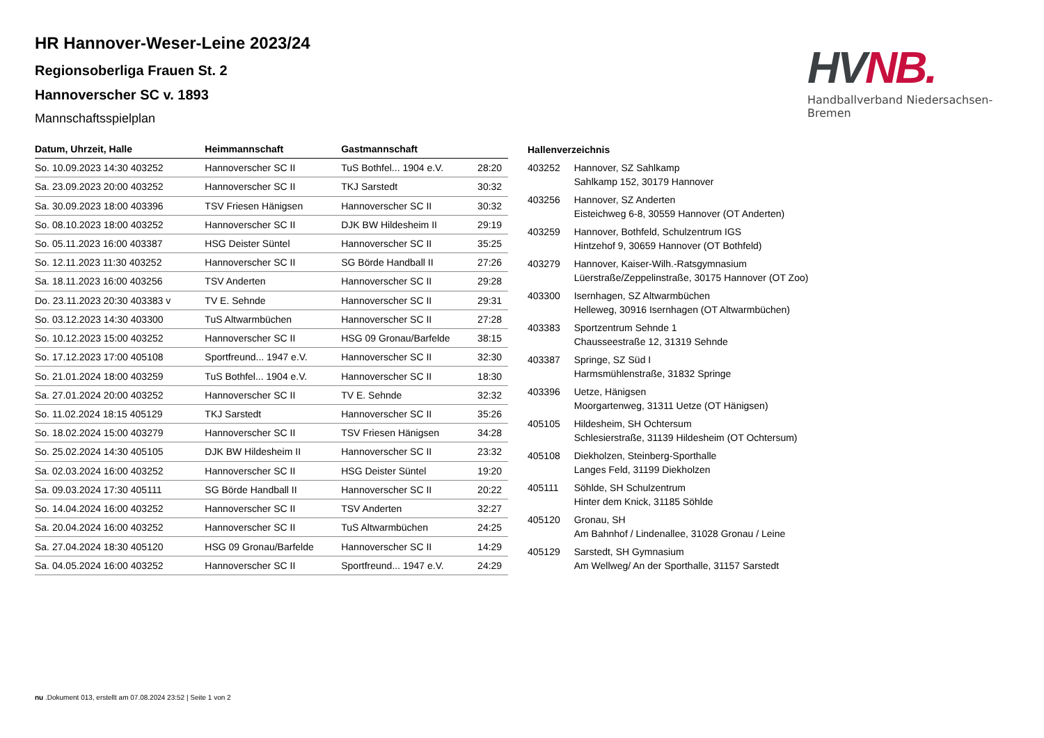HV NB.
Handballverband Niedersachsen-Bremen
HR Hannover-Weser-Leine 2023/24
Regionsoberliga Frauen St. 2
Hannoverscher SC v. 1893
Mannschaftsspielplan
| Datum, Uhrzeit, Halle | Heimmannschaft | Gastmannschaft | |
| --- | --- | --- | --- |
| So. 10.09.2023 14:30 403252 | Hannoverscher SC II | TuS Bothfel... 1904 e.V. | 28:20 |
| Sa. 23.09.2023 20:00 403252 | Hannoverscher SC II | TKJ Sarstedt | 30:32 |
| Sa. 30.09.2023 18:00 403396 | TSV Friesen Hänigsen | Hannoverscher SC II | 30:32 |
| So. 08.10.2023 18:00 403252 | Hannoverscher SC II | DJK BW Hildesheim II | 29:19 |
| So. 05.11.2023 16:00 403387 | HSG Deister Süntel | Hannoverscher SC II | 35:25 |
| So. 12.11.2023 11:30 403252 | Hannoverscher SC II | SG Börde Handball II | 27:26 |
| Sa. 18.11.2023 16:00 403256 | TSV Anderten | Hannoverscher SC II | 29:28 |
| Do. 23.11.2023 20:30 403383 v | TV E. Sehnde | Hannoverscher SC II | 29:31 |
| So. 03.12.2023 14:30 403300 | TuS Altwarmbüchen | Hannoverscher SC II | 27:28 |
| So. 10.12.2023 15:00 403252 | Hannoverscher SC II | HSG 09 Gronau/Barfelde | 38:15 |
| So. 17.12.2023 17:00 405108 | Sportfreund... 1947 e.V. | Hannoverscher SC II | 32:30 |
| So. 21.01.2024 18:00 403259 | TuS Bothfel... 1904 e.V. | Hannoverscher SC II | 18:30 |
| Sa. 27.01.2024 20:00 403252 | Hannoverscher SC II | TV E. Sehnde | 32:32 |
| So. 11.02.2024 18:15 405129 | TKJ Sarstedt | Hannoverscher SC II | 35:26 |
| So. 18.02.2024 15:00 403279 | Hannoverscher SC II | TSV Friesen Hänigsen | 34:28 |
| So. 25.02.2024 14:30 405105 | DJK BW Hildesheim II | Hannoverscher SC II | 23:32 |
| Sa. 02.03.2024 16:00 403252 | Hannoverscher SC II | HSG Deister Süntel | 19:20 |
| Sa. 09.03.2024 17:30 405111 | SG Börde Handball II | Hannoverscher SC II | 20:22 |
| So. 14.04.2024 16:00 403252 | Hannoverscher SC II | TSV Anderten | 32:27 |
| Sa. 20.04.2024 16:00 403252 | Hannoverscher SC II | TuS Altwarmbüchen | 24:25 |
| Sa. 27.04.2024 18:30 405120 | HSG 09 Gronau/Barfelde | Hannoverscher SC II | 14:29 |
| Sa. 04.05.2024 16:00 403252 | Hannoverscher SC II | Sportfreund... 1947 e.V. | 24:29 |
| Hallenverzeichnis | |
| --- | --- |
| 403252 | Hannover, SZ Sahlkamp Sahlkamp 152, 30179 Hannover |
| 403256 | Hannover, SZ Anderten Eisteichweg 6-8, 30559 Hannover (OT Anderten) |
| 403259 | Hannover, Bothfeld, Schulzentrum IGS Hintzehof 9, 30659 Hannover (OT Bothfeld) |
| 403279 | Hannover, Kaiser-Wilh.-Ratsgymnasium Lüerstraße/Zeppelinstraße, 30175 Hannover (OT Zoo) |
| 403300 | Isernhagen, SZ Altwarmbüchen Helleweg, 30916 Isernhagen (OT Altwarmbüchen) |
| 403383 | Sportzentrum Sehnde 1 Chausseestraße 12, 31319 Sehnde |
| 403387 | Springe, SZ Süd I Harmsmühlenstraße, 31832 Springe |
| 403396 | Uetze, Hänigsen Moorgartenweg, 31311 Uetze (OT Hänigsen) |
| 405105 | Hildesheim, SH Ochtersum Schlesierstraße, 31139 Hildesheim (OT Ochtersum) |
| 405108 | Diekholzen, Steinberg-Sporthalle Langes Feld, 31199 Diekholzen |
| 405111 | Söhlde, SH Schulzentrum Hinter dem Knick, 31185 Söhlde |
| 405120 | Gronau, SH Am Bahnhof / Lindenallee, 31028 Gronau / Leine |
| 405129 | Sarstedt, SH Gymnasium Am Wellweg/ An der Sporthalle, 31157 Sarstedt |
nu .Dokument 013, erstellt am 07.08.2024 23:52 | Seite 1 von 2